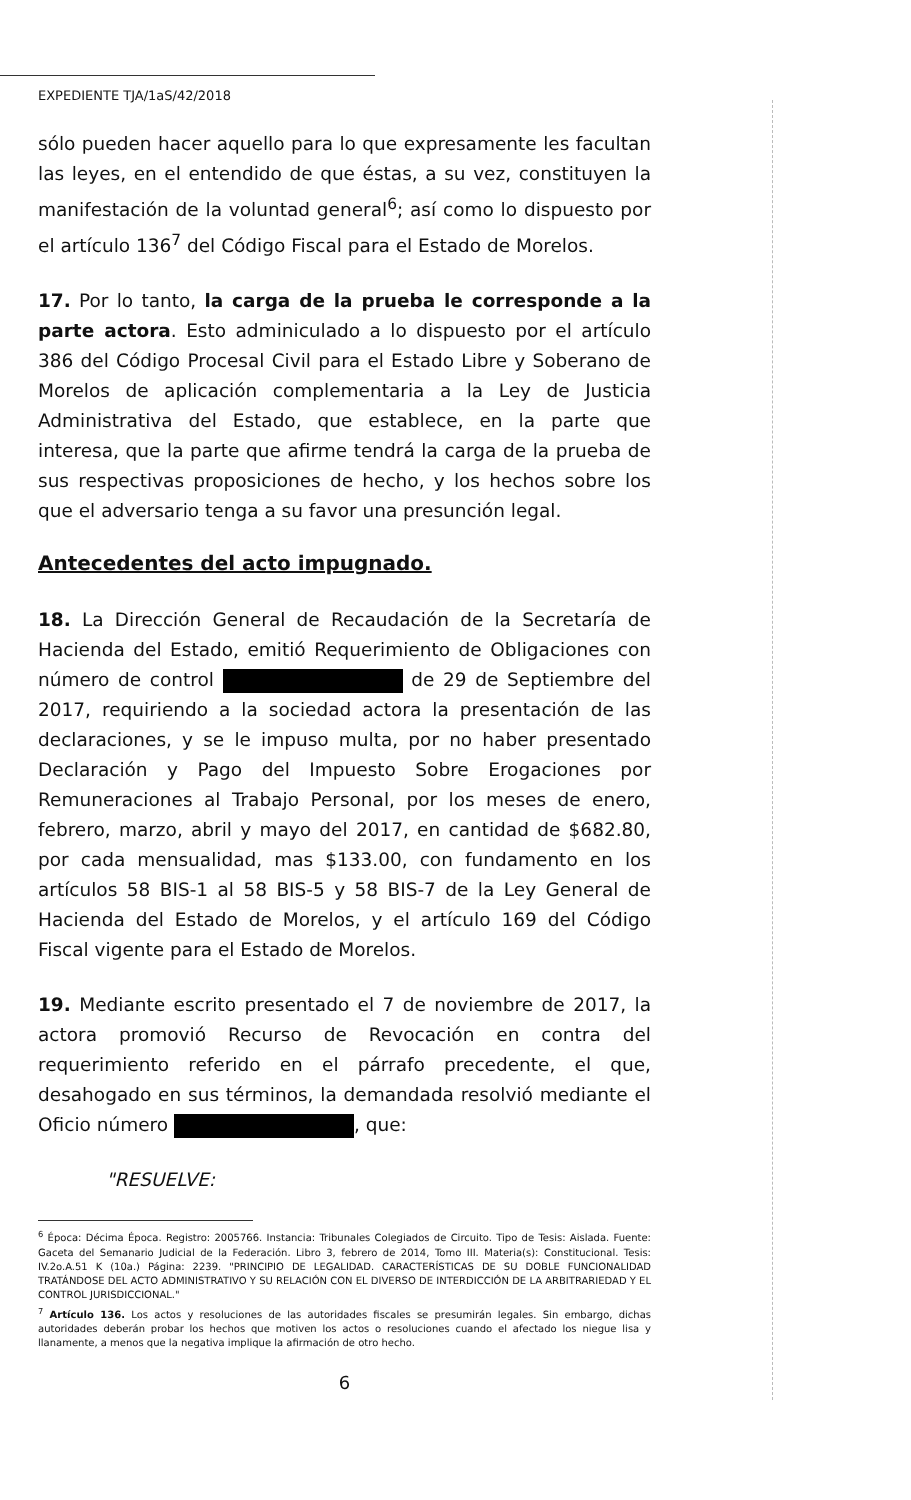EXPEDIENTE TJA/1aS/42/2018
sólo pueden hacer aquello para lo que expresamente les facultan las leyes, en el entendido de que éstas, a su vez, constituyen la manifestación de la voluntad general<sup>6</sup>; así como lo dispuesto por el artículo 136<sup>7</sup> del Código Fiscal para el Estado de Morelos.
17. Por lo tanto, la carga de la prueba le corresponde a la parte actora. Esto adminiculado a lo dispuesto por el artículo 386 del Código Procesal Civil para el Estado Libre y Soberano de Morelos de aplicación complementaria a la Ley de Justicia Administrativa del Estado, que establece, en la parte que interesa, que la parte que afirme tendrá la carga de la prueba de sus respectivas proposiciones de hecho, y los hechos sobre los que el adversario tenga a su favor una presunción legal.
Antecedentes del acto impugnado.
18. La Dirección General de Recaudación de la Secretaría de Hacienda del Estado, emitió Requerimiento de Obligaciones con número de control de 29 de Septiembre del 2017, requiriendo a la sociedad actora la presentación de las declaraciones, y se le impuso multa, por no haber presentado Declaración y Pago del Impuesto Sobre Erogaciones por Remuneraciones al Trabajo Personal, por los meses de enero, febrero, marzo, abril y mayo del 2017, en cantidad de $682.80, por cada mensualidad, mas $133.00, con fundamento en los artículos 58 BIS-1 al 58 BIS-5 y 58 BIS-7 de la Ley General de Hacienda del Estado de Morelos, y el artículo 169 del Código Fiscal vigente para el Estado de Morelos.
19. Mediante escrito presentado el 7 de noviembre de 2017, la actora promovió Recurso de Revocación en contra del requerimiento referido en el párrafo precedente, el que, desahogado en sus términos, la demandada resolvió mediante el Oficio número , que:
"RESUELVE:
<sup>6</sup> Época: Décima Época. Registro: 2005766. Instancia: Tribunales Colegiados de Circuito. Tipo de Tesis: Aislada. Fuente: Gaceta del Semanario Judicial de la Federación. Libro 3, febrero de 2014, Tomo III. Materia(s): Constitucional. Tesis: IV.2o.A.51 K (10a.) Página: 2239. "PRINCIPIO DE LEGALIDAD. CARACTERÍSTICAS DE SU DOBLE FUNCIONALIDAD TRATÁNDOSE DEL ACTO ADMINISTRATIVO Y SU RELACIÓN CON EL DIVERSO DE INTERDICCIÓN DE LA ARBITRARIEDAD Y EL CONTROL JURISDICCIONAL."
<sup>7</sup> Artículo 136. Los actos y resoluciones de las autoridades fiscales se presumirán legales. Sin embargo, dichas autoridades deberán probar los hechos que motiven los actos o resoluciones cuando el afectado los niegue lisa y llanamente, a menos que la negativa implique la afirmación de otro hecho.
6